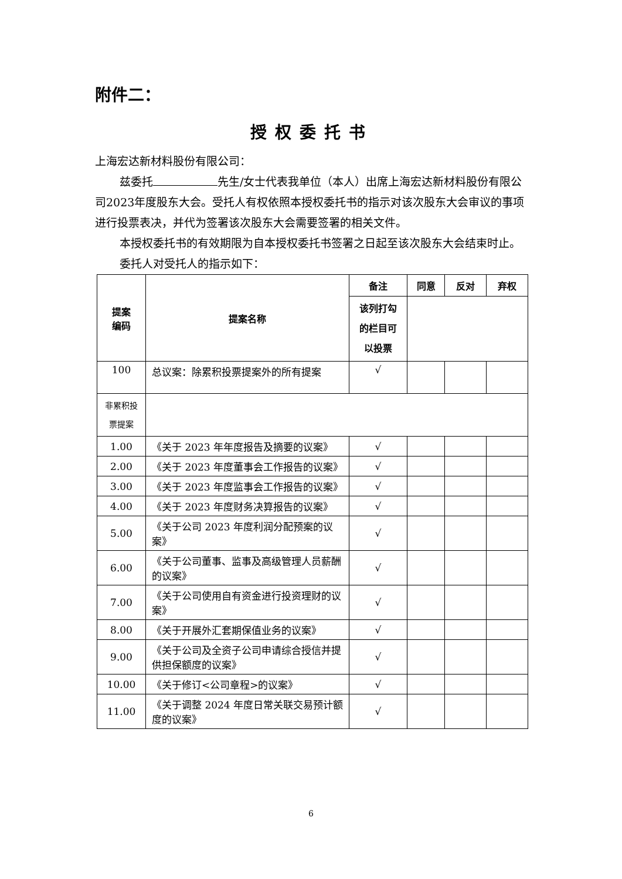附件二：
授权委托书
上海宏达新材料股份有限公司：
兹委托 先生/女士代表我单位（本人）出席上海宏达新材料股份有限公司2023年度股东大会。受托人有权依照本授权委托书的指示对该次股东大会审议的事项进行投票表决，并代为签署该次股东大会需要签署的相关文件。
本授权委托书的有效期限为自本授权委托书签署之日起至该次股东大会结束时止。
委托人对受托人的指示如下：
| 提案 编码 | 提案名称 | 备注 | 同意 | 反对 | 弃权 |
| --- | --- | --- | --- | --- | --- |
| | | 该列打勾 的栏目可 以投票 | | | |
| 100 | 总议案：除累积投票提案外的所有提案 | √ | | | |
| 非累积投 票提案 | | | | | |
| 1.00 | 《关于 2023 年年度报告及摘要的议案》 | √ | | | |
| 2.00 | 《关于 2023 年度董事会工作报告的议案》 | √ | | | |
| 3.00 | 《关于 2023 年度监事会工作报告的议案》 | √ | | | |
| 4.00 | 《关于 2023 年度财务决算报告的议案》 | √ | | | |
| 5.00 | 《关于公司 2023 年度利润分配预案的议案》 | √ | | | |
| 6.00 | 《关于公司董事、监事及高级管理人员薪酬的议案》 | √ | | | |
| 7.00 | 《关于公司使用自有资金进行投资理财的议案》 | √ | | | |
| 8.00 | 《关于开展外汇套期保值业务的议案》 | √ | | | |
| 9.00 | 《关于公司及全资子公司申请综合授信并提供担保额度的议案》 | √ | | | |
| 10.00 | 《关于修订<公司章程>的议案》 | √ | | | |
| 11.00 | 《关于调整 2024 年度日常关联交易预计额度的议案》 | √ | | | |
6